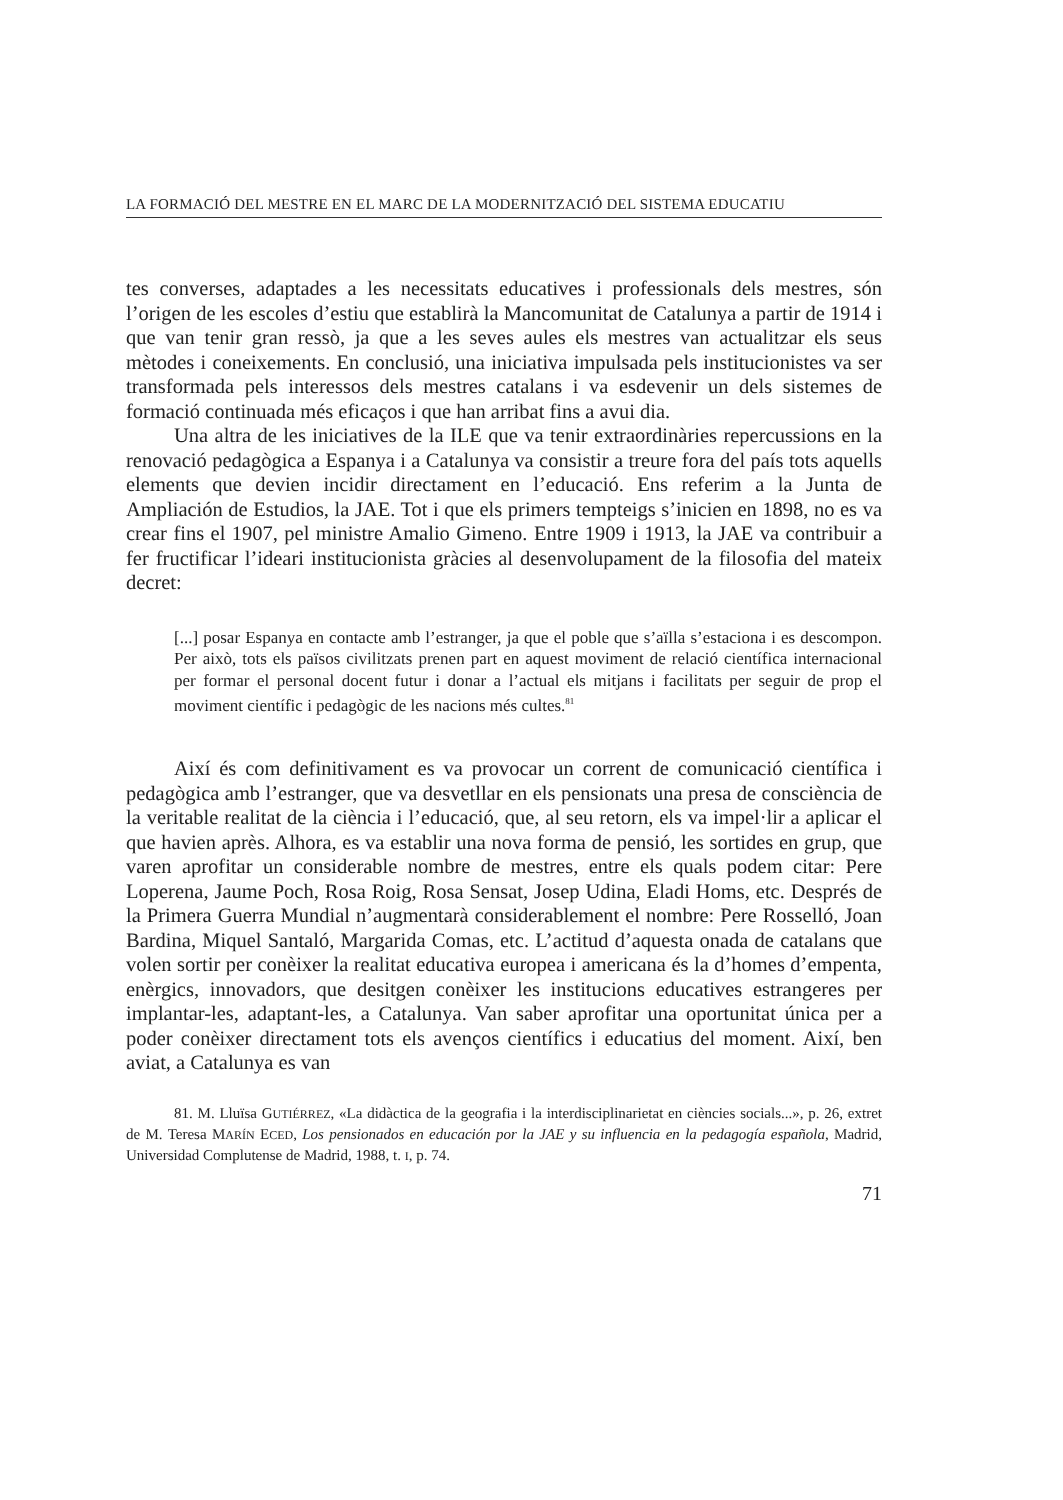LA FORMACIÓ DEL MESTRE EN EL MARC DE LA MODERNITZACIÓ DEL SISTEMA EDUCATIU
tes converses, adaptades a les necessitats educatives i professionals dels mestres, són l’origen de les escoles d’estiu que establirà la Mancomunitat de Catalunya a partir de 1914 i que van tenir gran ressò, ja que a les seves aules els mestres van actualitzar els seus mètodes i coneixements. En conclusió, una iniciativa impulsada pels institucionistes va ser transformada pels interessos dels mestres catalans i va esdevenir un dels sistemes de formació continuada més eficaços i que han arribat fins a avui dia.
Una altra de les iniciatives de la ILE que va tenir extraordinàries repercussions en la renovació pedagògica a Espanya i a Catalunya va consistir a treure fora del país tots aquells elements que devien incidir directament en l’educació. Ens referim a la Junta de Ampliación de Estudios, la JAE. Tot i que els primers tempteigs s’inicien en 1898, no es va crear fins el 1907, pel ministre Amalio Gimeno. Entre 1909 i 1913, la JAE va contribuir a fer fructificar l’ideari institucionista gràcies al desenvolupament de la filosofia del mateix decret:
[...] posar Espanya en contacte amb l’estranger, ja que el poble que s’aïlla s’estaciona i es descompon. Per això, tots els països civilitzats prenen part en aquest moviment de relació científica internacional per formar el personal docent futur i donar a l’actual els mitjans i facilitats per seguir de prop el moviment científic i pedagògic de les nacions més cultes.<sup>81</sup>
Així és com definitivament es va provocar un corrent de comunicació científica i pedagògica amb l’estranger, que va desvetllar en els pensionats una presa de consciència de la veritable realitat de la ciència i l’educació, que, al seu retorn, els va impel·lir a aplicar el que havien après. Alhora, es va establir una nova forma de pensió, les sortides en grup, que varen aprofitar un considerable nombre de mestres, entre els quals podem citar: Pere Loperena, Jaume Poch, Rosa Roig, Rosa Sensat, Josep Udina, Eladi Homs, etc. Després de la Primera Guerra Mundial n’augmentarà considerablement el nombre: Pere Rosselló, Joan Bardina, Miquel Santaló, Margarida Comas, etc. L’actitud d’aquesta onada de catalans que volen sortir per conèixer la realitat educativa europea i americana és la d’homes d’empenta, enèrgics, innovadors, que desitgen conèixer les institucions educatives estrangeres per implantar-les, adaptant-les, a Catalunya. Van saber aprofitar una oportunitat única per a poder conèixer directament tots els avenços científics i educatius del moment. Així, ben aviat, a Catalunya es van
81. M. Lluïsa GUTIÉRREZ, «La didàctica de la geografia i la interdisciplinarietat en ciències socials...», p. 26, extret de M. Teresa MARÍN ECED, Los pensionados en educación por la JAE y su influencia en la pedagogía española, Madrid, Universidad Complutense de Madrid, 1988, t. I, p. 74.
71